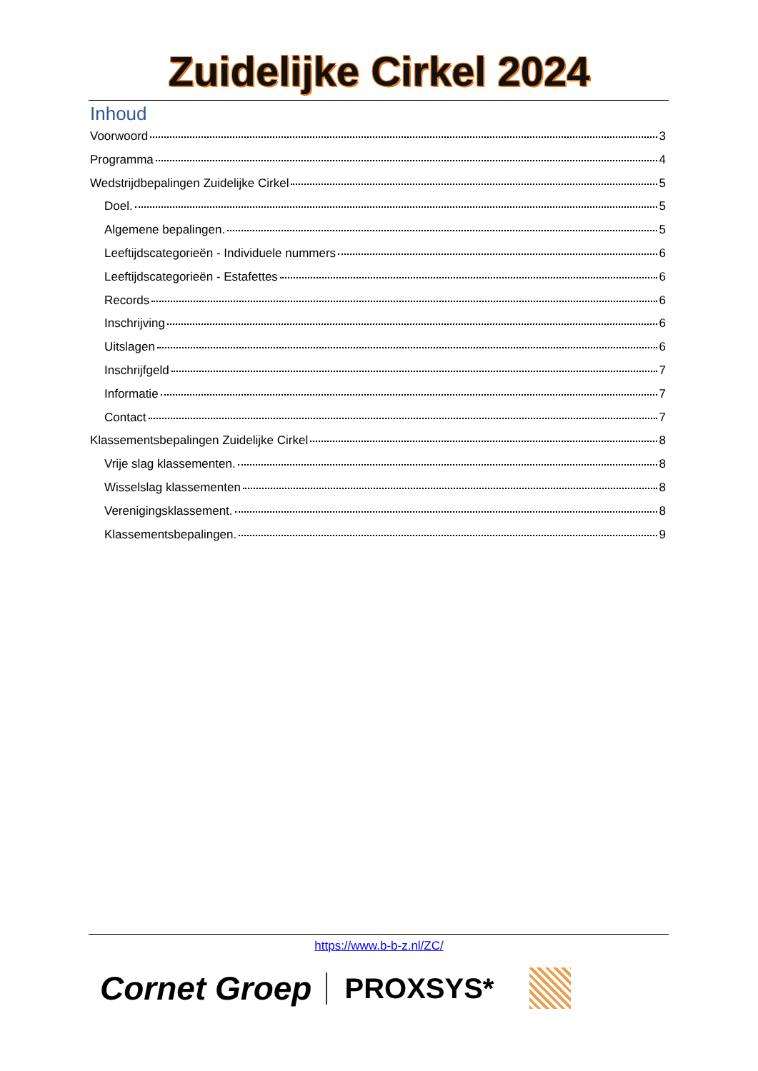Zuidelijke Cirkel 2024
Inhoud
Voorwoord 3
Programma 4
Wedstrijdbepalingen Zuidelijke Cirkel 5
Doel. 5
Algemene bepalingen. 5
Leeftijdscategorieën - Individuele nummers 6
Leeftijdscategorieën - Estafettes 6
Records 6
Inschrijving 6
Uitslagen 6
Inschrijfgeld 7
Informatie 7
Contact 7
Klassementsbepalingen Zuidelijke Cirkel 8
Vrije slag klassementen. 8
Wisselslag klassementen 8
Verenigingsklassement. 8
Klassementsbepalingen. 9
https://www.b-b-z.nl/ZC/
Cornet Groep PROXSYS*